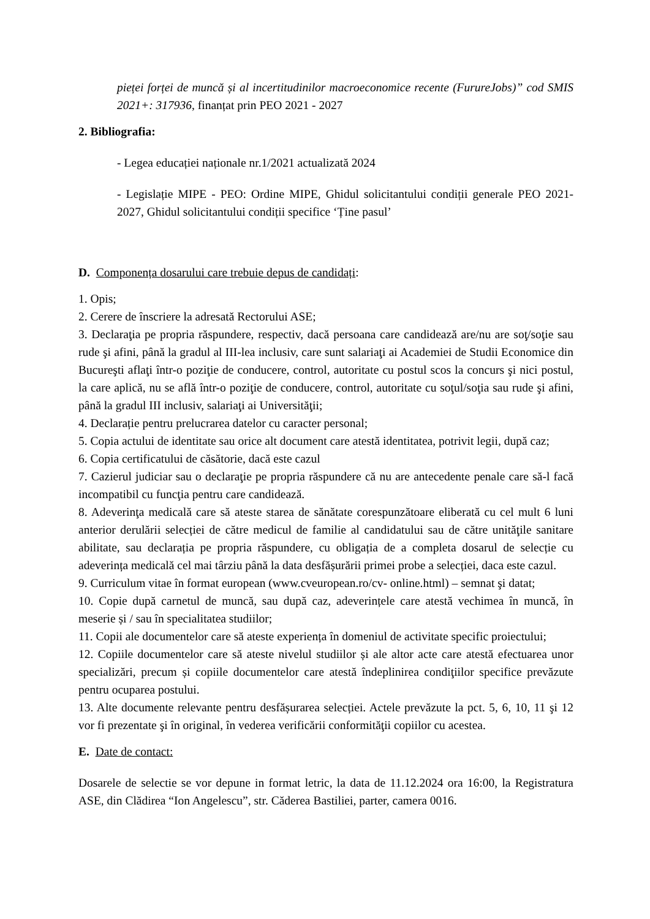pieței forței de muncă și al incertitudinilor macroeconomice recente (FurureJobs)” cod SMIS 2021+: 317936, finanțat prin PEO 2021 - 2027
2. Bibliografia:
- Legea educației naționale nr.1/2021 actualizată 2024
- Legislație MIPE - PEO: Ordine MIPE, Ghidul solicitantului condiții generale PEO 2021-2027, Ghidul solicitantului condiții specifice ‘Ține pasul’
D. Componența dosarului care trebuie depus de candidați:
1. Opis;
2. Cerere de înscriere la adresată Rectorului ASE;
3. Declaraţia pe propria răspundere, respectiv, dacă persoana care candidează are/nu are soţ/soţie sau rude şi afini, până la gradul al III-lea inclusiv, care sunt salariaţi ai Academiei de Studii Economice din Bucureşti aflaţi într-o poziţie de conducere, control, autoritate cu postul scos la concurs şi nici postul, la care aplică, nu se află într-o poziţie de conducere, control, autoritate cu soţul/soţia sau rude şi afini, până la gradul III inclusiv, salariaţi ai Universităţii;
4. Declarație pentru prelucrarea datelor cu caracter personal;
5. Copia actului de identitate sau orice alt document care atestă identitatea, potrivit legii, după caz;
6. Copia certificatului de căsătorie, dacă este cazul
7. Cazierul judiciar sau o declaraţie pe propria răspundere că nu are antecedente penale care să-l facă incompatibil cu funcţia pentru care candidează.
8. Adeverinţa medicală care să ateste starea de sănătate corespunzătoare eliberată cu cel mult 6 luni anterior derulării selecției de către medicul de familie al candidatului sau de către unităţile sanitare abilitate, sau declarația pe propria răspundere, cu obligația de a completa dosarul de selecție cu adeverința medicală cel mai târziu până la data desfășurării primei probe a selecției, daca este cazul.
9. Curriculum vitae în format european (www.cveuropean.ro/cv- online.html) – semnat şi datat;
10. Copie după carnetul de muncă, sau după caz, adeverințele care atestă vechimea în muncă, în meserie și / sau în specialitatea studiilor;
11. Copii ale documentelor care să ateste experiența în domeniul de activitate specific proiectului;
12. Copiile documentelor care să ateste nivelul studiilor și ale altor acte care atestă efectuarea unor specializări, precum și copiile documentelor care atestă îndeplinirea condiţiilor specifice prevăzute pentru ocuparea postului.
13. Alte documente relevante pentru desfășurarea selecției. Actele prevăzute la pct. 5, 6, 10, 11 şi 12 vor fi prezentate şi în original, în vederea verificării conformităţii copiilor cu acestea.
E. Date de contact:
Dosarele de selectie se vor depune in format letric, la data de 11.12.2024 ora 16:00, la Registratura ASE, din Clădirea “Ion Angelescu”, str. Căderea Bastiliei, parter, camera 0016.